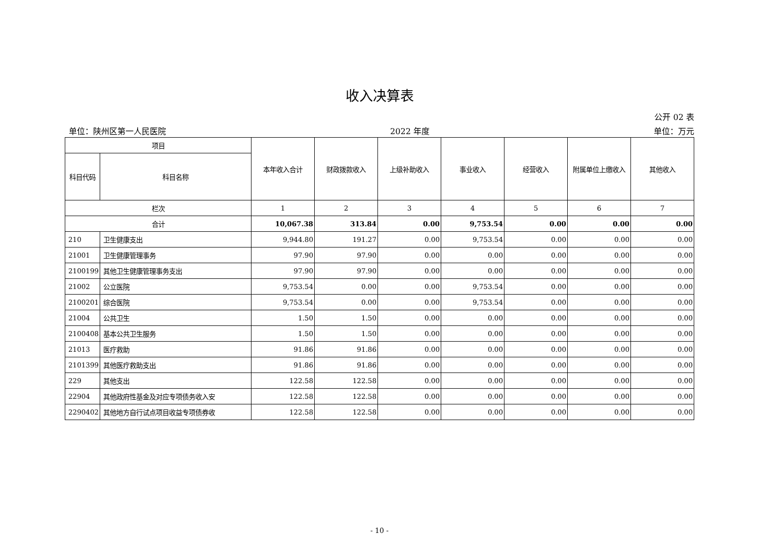收入决算表
公开 02 表
单位：陕州区第一人民医院 2022 年度 单位：万元
| 项目 | | 本年收入合计 | 财政拨款收入 | 上级补助收入 | 事业收入 | 经营收入 | 附属单位上缴收入 | 其他收入 |
| --- | --- | --- | --- | --- | --- | --- | --- | --- |
| 科目代码 | 科目名称 | | | | | | | |
| 栏次 | | 1 | 2 | 3 | 4 | 5 | 6 | 7 |
| 合计 | | 10,067.38 | 313.84 | 0.00 | 9,753.54 | 0.00 | 0.00 | 0.00 |
| 210 | 卫生健康支出 | 9,944.80 | 191.27 | 0.00 | 9,753.54 | 0.00 | 0.00 | 0.00 |
| 21001 | 卫生健康管理事务 | 97.90 | 97.90 | 0.00 | 0.00 | 0.00 | 0.00 | 0.00 |
| 2100199 | 其他卫生健康管理事务支出 | 97.90 | 97.90 | 0.00 | 0.00 | 0.00 | 0.00 | 0.00 |
| 21002 | 公立医院 | 9,753.54 | 0.00 | 0.00 | 9,753.54 | 0.00 | 0.00 | 0.00 |
| 2100201 | 综合医院 | 9,753.54 | 0.00 | 0.00 | 9,753.54 | 0.00 | 0.00 | 0.00 |
| 21004 | 公共卫生 | 1.50 | 1.50 | 0.00 | 0.00 | 0.00 | 0.00 | 0.00 |
| 2100408 | 基本公共卫生服务 | 1.50 | 1.50 | 0.00 | 0.00 | 0.00 | 0.00 | 0.00 |
| 21013 | 医疗救助 | 91.86 | 91.86 | 0.00 | 0.00 | 0.00 | 0.00 | 0.00 |
| 2101399 | 其他医疗救助支出 | 91.86 | 91.86 | 0.00 | 0.00 | 0.00 | 0.00 | 0.00 |
| 229 | 其他支出 | 122.58 | 122.58 | 0.00 | 0.00 | 0.00 | 0.00 | 0.00 |
| 22904 | 其他政府性基金及对应专项债务收入安 | 122.58 | 122.58 | 0.00 | 0.00 | 0.00 | 0.00 | 0.00 |
| 2290402 | 其他地方自行试点项目收益专项债券收 | 122.58 | 122.58 | 0.00 | 0.00 | 0.00 | 0.00 | 0.00 |
- 10 -